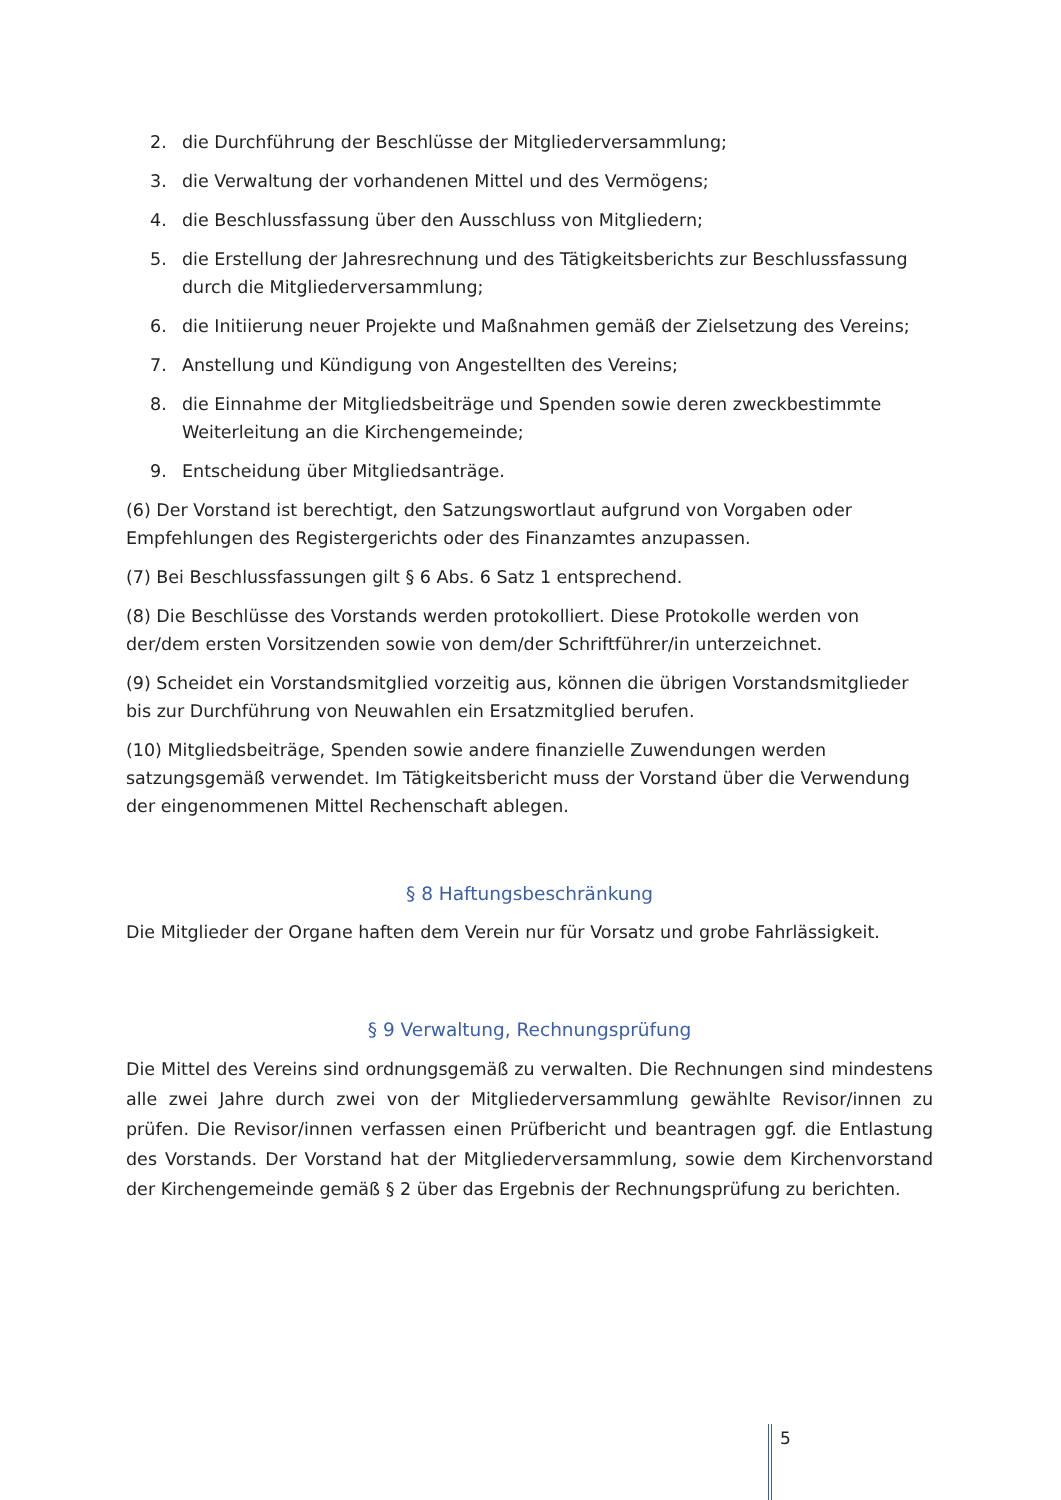2. die Durchführung der Beschlüsse der Mitgliederversammlung;
3. die Verwaltung der vorhandenen Mittel und des Vermögens;
4. die Beschlussfassung über den Ausschluss von Mitgliedern;
5. die Erstellung der Jahresrechnung und des Tätigkeitsberichts zur Beschlussfassung durch die Mitgliederversammlung;
6. die Initiierung neuer Projekte und Maßnahmen gemäß der Zielsetzung des Vereins;
7. Anstellung und Kündigung von Angestellten des Vereins;
8. die Einnahme der Mitgliedsbeiträge und Spenden sowie deren zweckbestimmte Weiterleitung an die Kirchengemeinde;
9. Entscheidung über Mitgliedsanträge.
(6) Der Vorstand ist berechtigt, den Satzungswortlaut aufgrund von Vorgaben oder Empfehlungen des Registergerichts oder des Finanzamtes anzupassen.
(7) Bei Beschlussfassungen gilt § 6 Abs. 6 Satz 1 entsprechend.
(8) Die Beschlüsse des Vorstands werden protokolliert. Diese Protokolle werden von der/dem ersten Vorsitzenden sowie von dem/der Schriftführer/in unterzeichnet.
(9) Scheidet ein Vorstandsmitglied vorzeitig aus, können die übrigen Vorstandsmitglieder bis zur Durchführung von Neuwahlen ein Ersatzmitglied berufen.
(10) Mitgliedsbeiträge, Spenden sowie andere finanzielle Zuwendungen werden satzungsgemäß verwendet. Im Tätigkeitsbericht muss der Vorstand über die Verwendung der eingenommenen Mittel Rechenschaft ablegen.
§ 8 Haftungsbeschränkung
Die Mitglieder der Organe haften dem Verein nur für Vorsatz und grobe Fahrlässigkeit.
§ 9 Verwaltung, Rechnungsprüfung
Die Mittel des Vereins sind ordnungsgemäß zu verwalten. Die Rechnungen sind mindestens alle zwei Jahre durch zwei von der Mitgliederversammlung gewählte Revisor/innen zu prüfen. Die Revisor/innen verfassen einen Prüfbericht und beantragen ggf. die Entlastung des Vorstands. Der Vorstand hat der Mitgliederversammlung, sowie dem Kirchenvorstand der Kirchengemeinde gemäß § 2 über das Ergebnis der Rechnungsprüfung zu berichten.
5